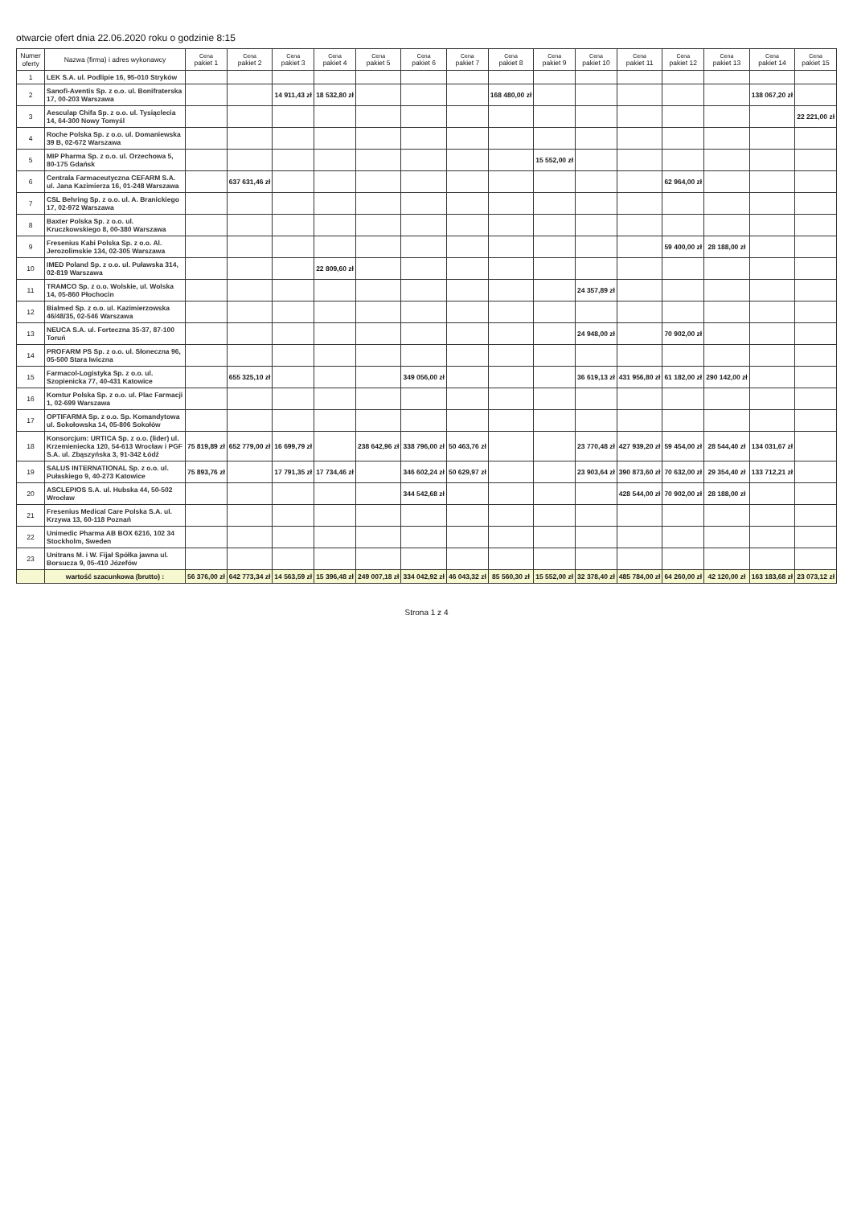otwarcie ofert dnia 22.06.2020 roku o godzinie 8:15
| Numer oferty | Nazwa (firma) i adres wykonawcy | Cena pakiet 1 | Cena pakiet 2 | Cena pakiet 3 | Cena pakiet 4 | Cena pakiet 5 | Cena pakiet 6 | Cena pakiet 7 | Cena pakiet 8 | Cena pakiet 9 | Cena pakiet 10 | Cena pakiet 11 | Cena pakiet 12 | Cena pakiet 13 | Cena pakiet 14 | Cena pakiet 15 |
| --- | --- | --- | --- | --- | --- | --- | --- | --- | --- | --- | --- | --- | --- | --- | --- | --- |
| 1 | LEK S.A. ul. Podlipie 16, 95-010 Stryków | | | | | | | | | | | | | | | |
| 2 | Sanofi-Aventis Sp. z o.o. ul. Bonifraterska 17, 00-203 Warszawa | | | 14 911,43 zł | 18 532,80 zł | | | | 168 480,00 zł | | | | | | 138 067,20 zł | |
| 3 | Aesculap Chifa Sp. z o.o. ul. Tysiąclecia 14, 64-300 Nowy Tomyśl | | | | | | | | | | | | | | | 22 221,00 zł |
| 4 | Roche Polska Sp. z o.o. ul. Domaniewska 39 B, 02-672 Warszawa | | | | | | | | | | | | | | | |
| 5 | MIP Pharma Sp. z o.o. ul. Orzechowa 5, 80-175 Gdańsk | | | | | | | | | 15 552,00 zł | | | | | | |
| 6 | Centrala Farmaceutyczna CEFARM S.A. ul. Jana Kazimierza 16, 01-248 Warszawa | | 637 631,46 zł | | | | | | | | | | 62 964,00 zł | | | |
| 7 | CSL Behring Sp. z o.o. ul. A. Branickiego 17, 02-972 Warszawa | | | | | | | | | | | | | | | |
| 8 | Baxter Polska Sp. z o.o. ul. Kruczkowskiego 8, 00-380 Warszawa | | | | | | | | | | | | | | | |
| 9 | Fresenius Kabi Polska Sp. z o.o. Al. Jerozolimskie 134, 02-305 Warszawa | | | | | | | | | | | | 59 400,00 zł | 28 188,00 zł | | |
| 10 | IMED Poland Sp. z o.o. ul. Puławska 314, 02-819 Warszawa | | | | 22 809,60 zł | | | | | | | | | | | |
| 11 | TRAMCO Sp. z o.o. Wolskie, ul. Wolska 14, 05-860 Płochocin | | | | | | | | | | 24 357,89 zł | | | | | |
| 12 | Bialmed Sp. z o.o. ul. Kazimierzowska 46/48/35, 02-546 Warszawa | | | | | | | | | | | | | | | |
| 13 | NEUCA S.A. ul. Forteczna 35-37, 87-100 Toruń | | | | | | | | | | 24 948,00 zł | | 70 902,00 zł | | | |
| 14 | PROFARM PS Sp. z o.o. ul. Słoneczna 96, 05-500 Stara Iwiczna | | | | | | | | | | | | | | | |
| 15 | Farmacol-Logistyka Sp. z o.o. ul. Szopienicka 77, 40-431 Katowice | | 655 325,10 zł | | | | 349 056,00 zł | | | | 36 619,13 zł | 431 956,80 zł | 61 182,00 zł | 290 142,00 zł | | |
| 16 | Komtur Polska Sp. z o.o. ul. Plac Farmacji 1, 02-699 Warszawa | | | | | | | | | | | | | | | |
| 17 | OPTIFARMA Sp. z o.o. Sp. Komandytowa ul. Sokołowska 14, 05-806 Sokołów | | | | | | | | | | | | | | | |
| 18 | Konsorcjum: URTICA Sp. z o.o. (lider) ul. Krzemieniecka 120, 54-613 Wrocław i PGF S.A. ul. Zbąszyńska 3, 91-342 Łódź | 75 819,89 zł | 652 779,00 zł | 16 699,79 zł | | 238 642,96 zł | 338 796,00 zł | 50 463,76 zł | | | 23 770,48 zł | 427 939,20 zł | 59 454,00 zł | 28 544,40 zł | 134 031,67 zł | |
| 19 | SALUS INTERNATIONAL Sp. z o.o. ul. Pułaskiego 9, 40-273 Katowice | 75 893,76 zł | | 17 791,35 zł | 17 734,46 zł | | 346 602,24 zł | 50 629,97 zł | | | 23 903,64 zł | 390 873,60 zł | 70 632,00 zł | 29 354,40 zł | 133 712,21 zł | |
| 20 | ASCLEPIOS S.A. ul. Hubska 44, 50-502 Wrocław | | | | | | 344 542,68 zł | | | | | 428 544,00 zł | 70 902,00 zł | 28 188,00 zł | | |
| 21 | Fresenius Medical Care Polska S.A. ul. Krzywa 13, 60-118 Poznań | | | | | | | | | | | | | | | |
| 22 | Unimedic Pharma AB BOX 6216, 102 34 Stockholm, Sweden | | | | | | | | | | | | | | | |
| 23 | Unitrans M. i W. Fijał Spółka jawna ul. Borsucza 9, 05-410 Józefów | | | | | | | | | | | | | | | |
| | wartość szacunkowa (brutto) : | 56 376,00 zł | 642 773,34 zł | 14 563,59 zł | 15 396,48 zł | 249 007,18 zł | 334 042,92 zł | 46 043,32 zł | 85 560,30 zł | 15 552,00 zł | 32 378,40 zł | 485 784,00 zł | 64 260,00 zł | 42 120,00 zł | 163 183,68 zł | 23 073,12 zł |
Strona 1 z 4